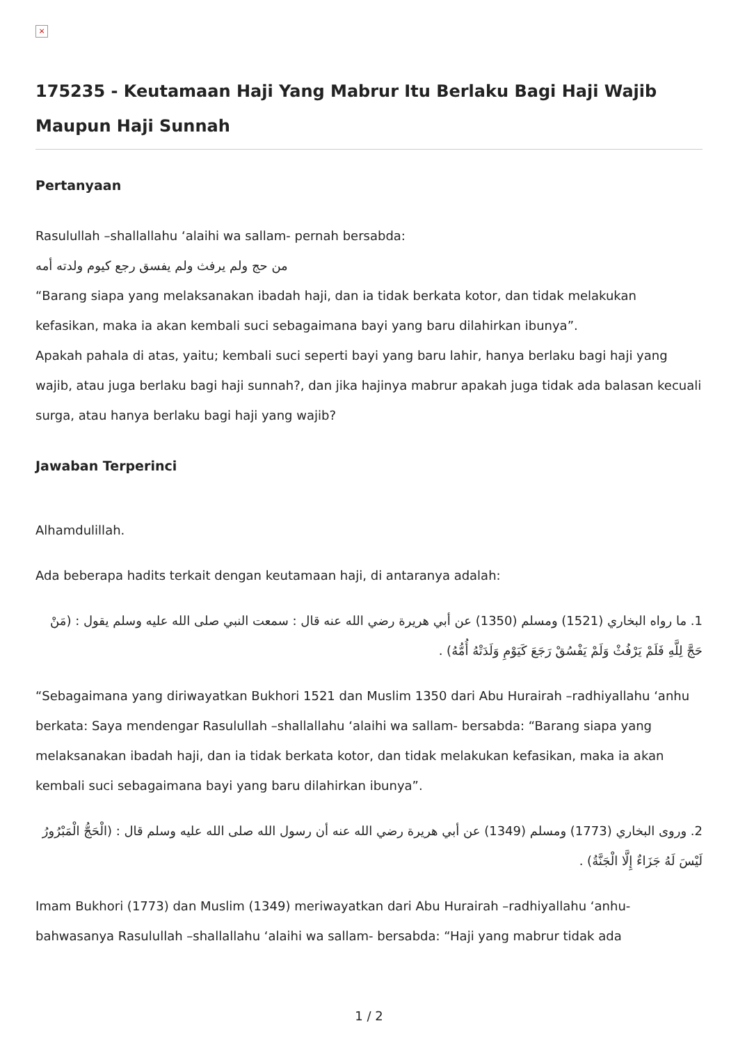×
175235 - Keutamaan Haji Yang Mabrur Itu Berlaku Bagi Haji Wajib Maupun Haji Sunnah
Pertanyaan
Rasulullah –shallallahu ‘alaihi wa sallam- pernah bersabda:
من حج ولم يرفث ولم يفسق رجع كيوم ولدته أمه
“Barang siapa yang melaksanakan ibadah haji, dan ia tidak berkata kotor, dan tidak melakukan kefasikan, maka ia akan kembali suci sebagaimana bayi yang baru dilahirkan ibunya”.
Apakah pahala di atas, yaitu; kembali suci seperti bayi yang baru lahir, hanya berlaku bagi haji yang wajib, atau juga berlaku bagi haji sunnah?, dan jika hajinya mabrur apakah juga tidak ada balasan kecuali surga, atau hanya berlaku bagi haji yang wajib?
Jawaban Terperinci
Alhamdulillah.
Ada beberapa hadits terkait dengan keutamaan haji, di antaranya adalah:
1. ما رواه البخاري (1521) ومسلم (1350) عن أبي هريرة رضي الله عنه قال : سمعت النبي صلى الله عليه وسلم يقول : (مَنْ حَجَّ لِلَّهِ فَلَمْ يَرْفُثْ وَلَمْ يَفْسُقْ رَجَعَ كَيَوْمِ وَلَدَتْهُ أُمُّهُ) .
“Sebagaimana yang diriwayatkan Bukhori 1521 dan Muslim 1350 dari Abu Hurairah –radhiyallahu ‘anhu berkata: Saya mendengar Rasulullah –shallallahu ‘alaihi wa sallam- bersabda: “Barang siapa yang melaksanakan ibadah haji, dan ia tidak berkata kotor, dan tidak melakukan kefasikan, maka ia akan kembali suci sebagaimana bayi yang baru dilahirkan ibunya”.
2. وروى البخاري (1773) ومسلم (1349) عن أبي هريرة رضي الله عنه أن رسول الله صلى الله عليه وسلم قال : (الْحَجُّ الْمَبْرُورُ لَيْسَ لَهُ جَزَاءٌ إِلَّا الْجَنَّةُ) .
Imam Bukhori (1773) dan Muslim (1349) meriwayatkan dari Abu Hurairah –radhiyallahu ‘anhu- bahwasanya Rasulullah –shallallahu ‘alaihi wa sallam- bersabda: “Haji yang mabrur tidak ada
1 / 2